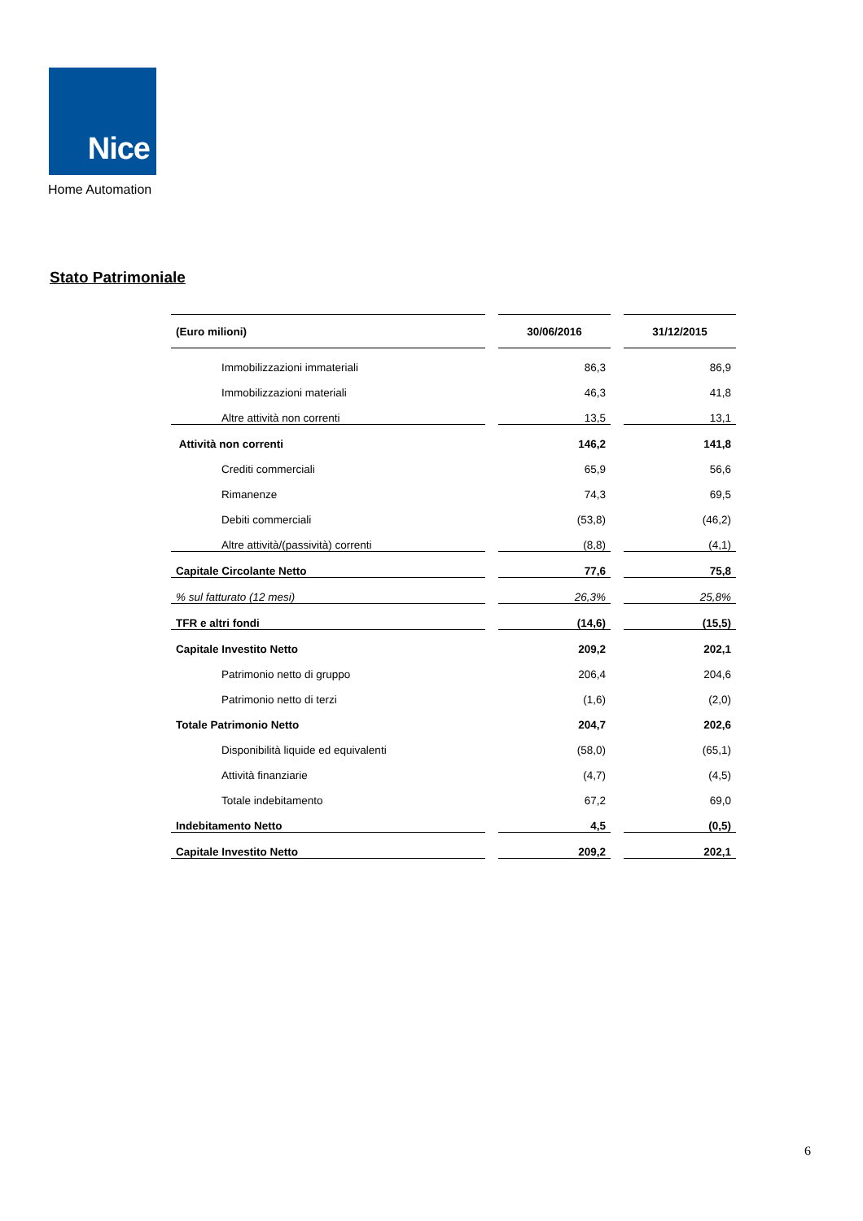Nice
Home Automation
Stato Patrimoniale
| (Euro milioni) | | 30/06/2016 | | 31/12/2015 |
| --- | --- | --- | --- | --- |
| Immobilizzazioni immateriali | | 86,3 | | 86,9 |
| Immobilizzazioni materiali | | 46,3 | | 41,8 |
| Altre attività non correnti | | 13,5 | | 13,1 |
| Attività non correnti | | 146,2 | | 141,8 |
| Crediti commerciali | | 65,9 | | 56,6 |
| Rimanenze | | 74,3 | | 69,5 |
| Debiti commerciali | | (53,8) | | (46,2) |
| Altre attività/(passività) correnti | | (8,8) | | (4,1) |
| Capitale Circolante Netto | | 77,6 | | 75,8 |
| % sul fatturato (12 mesi) | | 26,3% | | 25,8% |
| TFR e altri fondi | | (14,6) | | (15,5) |
| Capitale Investito Netto | | 209,2 | | 202,1 |
| Patrimonio netto di gruppo | | 206,4 | | 204,6 |
| Patrimonio netto di terzi | | (1,6) | | (2,0) |
| Totale Patrimonio Netto | | 204,7 | | 202,6 |
| Disponibilità liquide ed equivalenti | | (58,0) | | (65,1) |
| Attività finanziarie | | (4,7) | | (4,5) |
| Totale indebitamento | | 67,2 | | 69,0 |
| Indebitamento Netto | | 4,5 | | (0,5) |
| Capitale Investito Netto | | 209,2 | | 202,1 |
6